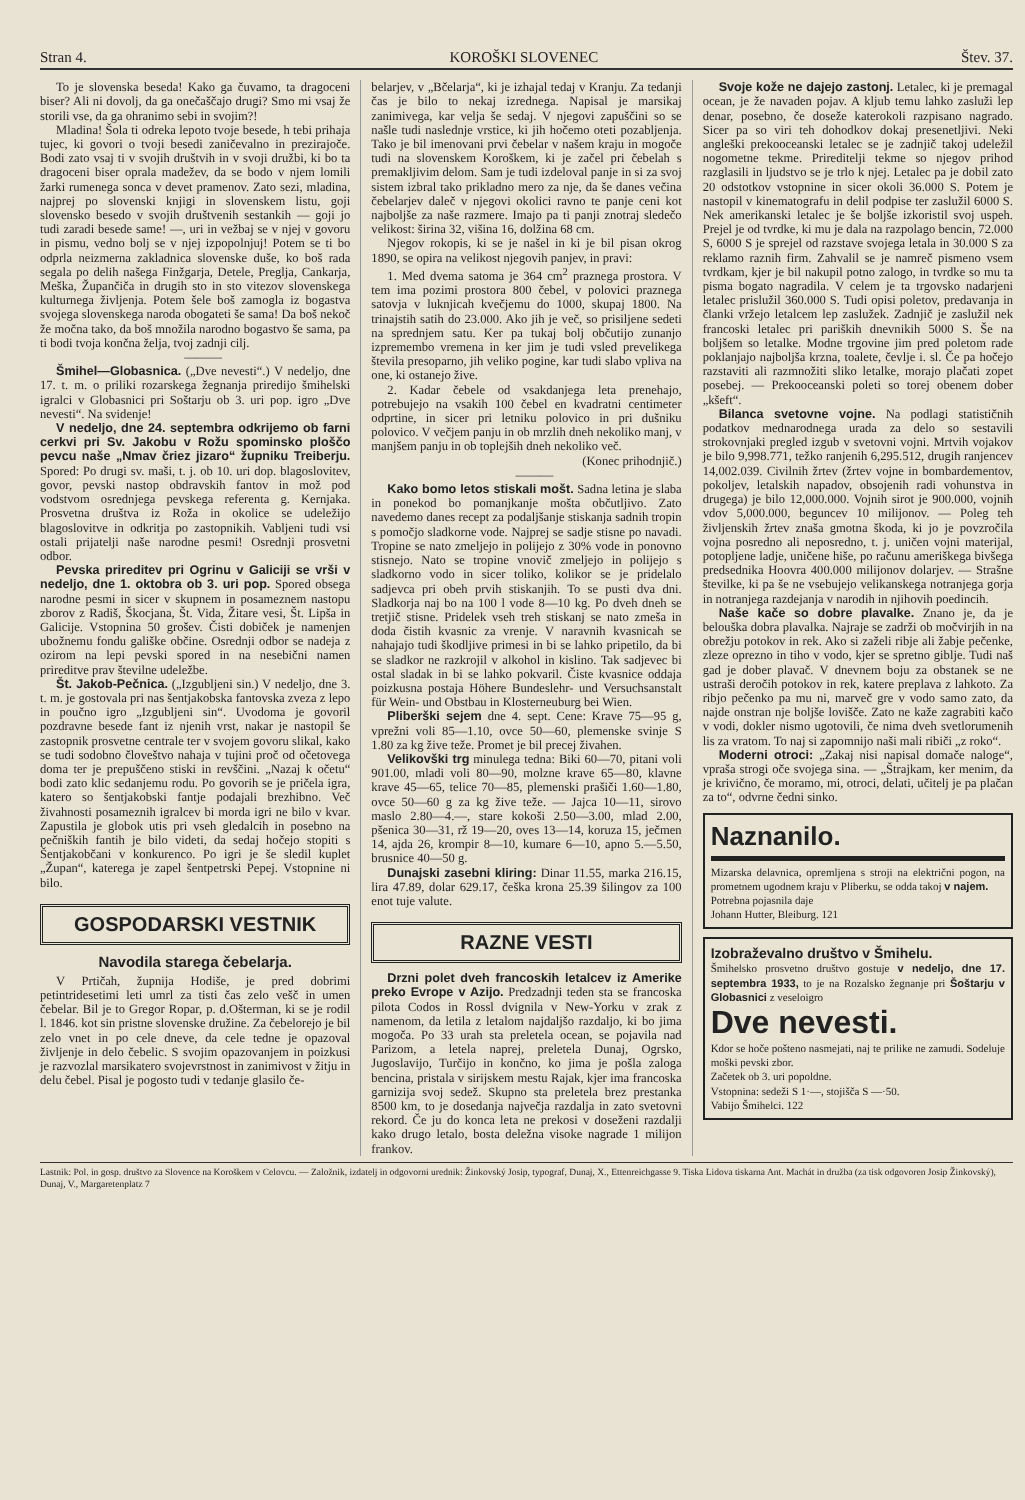Stran 4. KOROŠKI SLOVENEC Štev. 37.
To je slovenska beseda! Kako ga čuvamo, ta dragoceni biser? Ali ni dovolj, da ga onečaščajo drugi? Smo mi vsaj že storili vse, da ga ohranimo sebi in svojim?!
Mladina! Šola ti odreka lepoto tvoje besede, h tebi prihaja tujec, ki govori o tvoji besedi zaničevalno in prezirajoče. Bodi zato vsaj ti v svojih društvih in v svoji družbi, ki bo ta dragoceni biser oprala madežev, da se bodo v njem lomili žarki rumenega sonca v devet pramenov. Zato sezi, mladina, najprej po slovenski knjigi in slovenskem listu, goji slovensko besedo v svojih društvenih sestankih — goji jo tudi zaradi besede same! —, uri in vežbaj se v njej v govoru in pismu, vedno bolj se v njej izpopolnjuj! Potem se ti bo odprla neizmerna zakladnica slovenske duše, ko boš rada segala po delih našega Finžgarja, Detele, Preglja, Cankarja, Meška, Župančiča in drugih sto in sto vitezov slovenskega kulturnega življenja. Potem šele boš zamogla iz bogastva svojega slovenskega naroda obogateti še sama! Da boš nekoč že močna tako, da boš množila narodno bogastvo še sama, pa ti bodi tvoja končna želja, tvoj zadnji cilj.
———
Šmihel—Globasnica. („Dve nevesti“.) V nedeljo, dne 17. t. m. o priliki rozarskega žegnanja priredijo šmihelski igralci v Globasnici pri Soštarju ob 3. uri pop. igro „Dve nevesti“. Na svidenje!
V nedeljo, dne 24. septembra odkrijemo ob farni cerkvi pri Sv. Jakobu v Rožu spominsko ploščo pevcu naše „Nmav čriez jizaro“ župniku Treiberju. Spored: Po drugi sv. maši, t. j. ob 10. uri dop. blagoslovitev, govor, pevski nastop obdravskih fantov in mož pod vodstvom osrednjega pevskega referenta g. Kernjaka. Prosvetna društva iz Roža in okolice se udeležijo blagoslovitve in odkritja po zastopnikih. Vabljeni tudi vsi ostali prijatelji naše narodne pesmi! Osrednji prosvetni odbor.
Pevska prireditev pri Ogrinu v Galiciji se vrši v nedeljo, dne 1. oktobra ob 3. uri pop. Spored obsega narodne pesmi in sicer v skupnem in posameznem nastopu zborov z Radiš, Škocjana, Št. Vida, Žitare vesi, Št. Lipša in Galicije. Vstopnina 50 grošev. Čisti dobiček je namenjen ubožnemu fondu gališke občine. Osrednji odbor se nadeja z ozirom na lepi pevski spored in na nesebični namen prireditve prav številne udeležbe.
Št. Jakob-Pečnica. („Izgubljeni sin.) V nedeljo, dne 3. t. m. je gostovala pri nas šentjakobska fantovska zveza z lepo in poučno igro „Izgubljeni sin“. Uvodoma je govoril pozdravne besede fant iz njenih vrst, nakar je nastopil še zastopnik prosvetne centrale ter v svojem govoru slikal, kako se tudi sodobno človeštvo nahaja v tujini proč od očetovega doma ter je prepuščeno stiski in revščini. „Nazaj k očetu“ bodi zato klic sedanjemu rodu. Po govorih se je pričela igra, katero so šentjakobski fantje podajali brezhibno. Več živahnosti posameznih igralcev bi morda igri ne bilo v kvar. Zapustila je globok utis pri vseh gledalcih in posebno na pečniških fantih je bilo videti, da sedaj hočejo stopiti s Šentjakobčani v konkurenco. Po igri je še sledil kuplet „Župan“, katerega je zapel šentpetrski Pepej. Vstopnine ni bilo.
GOSPODARSKI VESTNIK
Navodila starega čebelarja.
V Prtičah, župnija Hodiše, je pred dobrimi petintridesetimi leti umrl za tisti čas zelo vešč in umen čebelar. Bil je to Gregor Ropar, p. d.Ošterman, ki se je rodil l. 1846. kot sin pristne slovenske družine. Za čebelorejo je bil zelo vnet in po cele dneve, da cele tedne je opazoval življenje in delo čebelic. S svojim opazovanjem in poizkusi je razvozlal marsikatero svojevrstnost in zanimivost v žitju in delu čebel. Pisal je pogosto tudi v tedanje glasilo če-
belarjev, v „Bčelarja“, ki je izhajal tedaj v Kranju. Za tedanji čas je bilo to nekaj izrednega. Napisal je marsikaj zanimivega, kar velja še sedaj. V njegovi zapuščini so se našle tudi naslednje vrstice, ki jih hočemo oteti pozabljenja. Tako je bil imenovani prvi čebelar v našem kraju in mogoče tudi na slovenskem Koroškem, ki je začel pri čebelah s premakljivim delom. Sam je tudi izdeloval panje in si za svoj sistem izbral tako prikladno mero za nje, da še danes večina čebelarjev daleč v njegovi okolici ravno te panje ceni kot najboljše za naše razmere. Imajo pa ti panji znotraj sledečo velikost: širina 32, višina 16, dolžina 68 cm.
Njegov rokopis, ki se je našel in ki je bil pisan okrog 1890, se opira na velikost njegovih panjev, in pravi:
1. Med dvema satoma je 364 cm<sup>2</sup> praznega prostora. V tem ima pozimi prostora 800 čebel, v polovici praznega satovja v luknjicah kvečjemu do 1000, skupaj 1800. Na trinajstih satih do 23.000. Ako jih je več, so prisiljene sedeti na sprednjem satu. Ker pa tukaj bolj občutijo zunanjo izpremembo vremena in ker jim je tudi vsled prevelikega števila presoparno, jih veliko pogine, kar tudi slabo vpliva na one, ki ostanejo žive.
2. Kadar čebele od vsakdanjega leta prenehajo, potrebujejo na vsakih 100 čebel en kvadratni centimeter odprtine, in sicer pri letniku polovico in pri dušniku polovico. V večjem panju in ob mrzlih dneh nekoliko manj, v manjšem panju in ob toplejših dneh nekoliko več.
(Konec prihodnjič.)
———
Kako bomo letos stiskali mošt. Sadna letina je slaba in ponekod bo pomanjkanje mošta občutljivo. Zato navedemo danes recept za podaljšanje stiskanja sadnih tropin s pomočjo sladkorne vode. Najprej se sadje stisne po navadi. Tropine se nato zmeljejo in polijejo z 30% vode in ponovno stisnejo. Nato se tropine vnovič zmeljejo in polijejo s sladkorno vodo in sicer toliko, kolikor se je pridelalo sadjevca pri obeh prvih stiskanjih. To se pusti dva dni. Sladkorja naj bo na 100 l vode 8—10 kg. Po dveh dneh se tretjič stisne. Pridelek vseh treh stiskanj se nato zmeša in doda čistih kvasnic za vrenje. V naravnih kvasnicah se nahajajo tudi škodljive primesi in bi se lahko pripetilo, da bi se sladkor ne razkrojil v alkohol in kislino. Tak sadjevec bi ostal sladak in bi se lahko pokvaril. Čiste kvasnice oddaja poizkusna postaja Höhere Bundeslehr- und Versuchsanstalt für Wein- und Obstbau in Klosterneuburg bei Wien.
Pliberški sejem dne 4. sept. Cene: Krave 75—95 g, vprežni voli 85—1.10, ovce 50—60, plemenske svinje S 1.80 za kg žive teže. Promet je bil precej živahen.
Velikovški trg minulega tedna: Biki 60—70, pitani voli 901.00, mladi voli 80—90, molzne krave 65—80, klavne krave 45—65, telice 70—85, plemenski prašiči 1.60—1.80, ovce 50—60 g za kg žive teže. — Jajca 10—11, sirovo maslo 2.80—4.—, stare kokoši 2.50—3.00, mlad 2.00, pšenica 30—31, rž 19—20, oves 13—14, koruza 15, ječmen 14, ajda 26, krompir 8—10, kumare 6—10, apno 5.—5.50, brusnice 40—50 g.
Dunajski zasebni kliring: Dinar 11.55, marka 216.15, lira 47.89, dolar 629.17, češka krona 25.39 šilingov za 100 enot tuje valute.
RAZNE VESTI
Drzni polet dveh francoskih letalcev iz Amerike preko Evrope v Azijo. Predzadnji teden sta se francoska pilota Codos in Rossl dvignila v New-Yorku v zrak z namenom, da letila z letalom najdaljšo razdaljo, ki bo jima mogoča. Po 33 urah sta preletela ocean, se pojavila nad Parizom, a letela naprej, preletela Dunaj, Ogrsko, Jugoslavijo, Turčijo in končno, ko jima je pošla zaloga bencina, pristala v sirijskem mestu Rajak, kjer ima francoska garnizija svoj sedež. Skupno sta preletela brez prestanka 8500 km, to je dosedanja največja razdalja in zato svetovni rekord. Če ju do konca leta ne prekosi v doseženi razdalji kako drugo letalo, bosta deležna visoke nagrade 1 milijon frankov.
Svoje kože ne dajejo zastonj. Letalec, ki je premagal ocean, je že navaden pojav. A kljub temu lahko zasluži lep denar, posebno, če doseže katerokoli razpisano nagrado. Sicer pa so viri teh dohodkov dokaj presenetljivi. Neki angleški prekooceanski letalec se je zadnjič takoj udeležil nogometne tekme. Prireditelji tekme so njegov prihod razglasili in ljudstvo se je trlo k njej. Letalec pa je dobil zato 20 odstotkov vstopnine in sicer okoli 36.000 S. Potem je nastopil v kinematografu in delil podpise ter zaslužil 6000 S. Nek amerikanski letalec je še boljše izkoristil svoj uspeh. Prejel je od tvrdke, ki mu je dala na razpolago bencin, 72.000 S, 6000 S je sprejel od razstave svojega letala in 30.000 S za reklamo raznih firm. Zahvalil se je namreč pismeno vsem tvrdkam, kjer je bil nakupil potno zalogo, in tvrdke so mu ta pisma bogato nagradila. V celem je ta trgovsko nadarjeni letalec prislužil 360.000 S. Tudi opisi poletov, predavanja in članki vržejo letalcem lep zaslužek. Zadnjič je zaslužil nek francoski letalec pri pariških dnevnikih 5000 S. Še na boljšem so letalke. Modne trgovine jim pred poletom rade poklanjajo najboljša krzna, toalete, čevlje i. sl. Če pa hočejo razstaviti ali razmnožiti sliko letalke, morajo plačati zopet posebej. — Prekooceanski poleti so torej obenem dober „kšeft“.
Bilanca svetovne vojne. Na podlagi statističnih podatkov mednarodnega urada za delo so sestavili strokovnjaki pregled izgub v svetovni vojni. Mrtvih vojakov je bilo 9,998.771, težko ranjenih 6,295.512, drugih ranjencev 14,002.039. Civilnih žrtev (žrtev vojne in bombardementov, pokoljev, letalskih napadov, obsojenih radi vohunstva in drugega) je bilo 12,000.000. Vojnih sirot je 900.000, vojnih vdov 5,000.000, beguncev 10 milijonov. — Poleg teh življenskih žrtev znaša gmotna škoda, ki jo je povzročila vojna posredno ali neposredno, t. j. uničen vojni materijal, potopljene ladje, uničene hiše, po računu ameriškega bivšega predsednika Hoovra 400.000 milijonov dolarjev. — Strašne številke, ki pa še ne vsebujejo velikanskega notranjega gorja in notranjega razdejanja v narodih in njihovih poedincih.
Naše kače so dobre plavalke. Znano je, da je belouška dobra plavalka. Najraje se zadrži ob močvirjih in na obrežju potokov in rek. Ako si zaželi ribje ali žabje pečenke, zleze oprezno in tiho v vodo, kjer se spretno giblje. Tudi naš gad je dober plavač. V dnevnem boju za obstanek se ne ustraši deročih potokov in rek, katere preplava z lahkoto. Za ribjo pečenko pa mu ni, marveč gre v vodo samo zato, da najde onstran nje boljše lovišče. Zato ne kaže zagrabiti kačo v vodi, dokler nismo ugotovili, če nima dveh svetlorumenih lis za vratom. To naj si zapomnijo naši mali ribiči „z roko“.
Moderni otroci: „Zakaj nisi napisal domače naloge“, vpraša strogi oče svojega sina. — „Štrajkam, ker menim, da je krivično, če moramo, mi, otroci, delati, učitelj je pa plačan za to“, odvrne čedni sinko.
Naznanilo.
Mizarska delavnica, opremljena s stroji na električni pogon, na prometnem ugodnem kraju v Pliberku, se odda takoj v najem.
Potrebna pojasnila daje
Johann Hutter, Bleiburg. 121
Izobraževalno društvo v Šmihelu.
Šmihelsko prosvetno društvo gostuje v nedeljo, dne 17. septembra 1933, to je na Rozalsko žegnanje pri Šoštarju v Globasnici z veseloigro
Dve nevesti.
Kdor se hoče pošteno nasmejati, naj te prilike ne zamudi. Sodeluje moški pevski zbor.
Začetek ob 3. uri popoldne.
Vstopnina: sedeži S 1·—, stojišča S —·50.
Vabijo Šmihelci. 122
Lastnik: Pol. in gosp. društvo za Slovence na Koroškem v Celovcu. — Založnik, izdatelj in odgovorni urednik: Žinkovský Josip, typograf, Dunaj, X., Ettenreichgasse 9. Tiska Lidova tiskarna Ant. Machát in družba (za tisk odgovoren Josip Žinkovský), Dunaj, V., Margaretenplatz 7